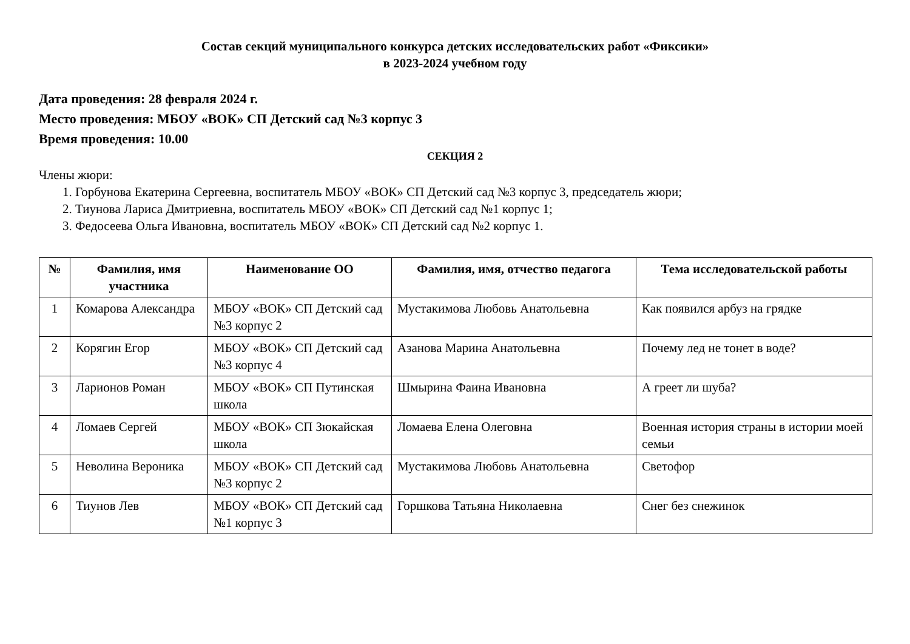Состав секций муниципального конкурса детских исследовательских работ «Фиксики»
в 2023-2024 учебном году
Дата проведения: 28 февраля 2024 г.
Место проведения: МБОУ «ВОК» СП Детский сад №3 корпус 3
Время проведения: 10.00
СЕКЦИЯ 2
Члены жюри:
1. Горбунова Екатерина Сергеевна, воспитатель МБОУ «ВОК» СП Детский сад №3 корпус 3, председатель жюри;
2. Тиунова Лариса Дмитриевна, воспитатель МБОУ «ВОК» СП Детский сад №1 корпус 1;
3. Федосеева Ольга Ивановна, воспитатель МБОУ «ВОК» СП Детский сад №2 корпус 1.
| № | Фамилия, имя участника | Наименование ОО | Фамилия, имя, отчество педагога | Тема исследовательской работы |
| --- | --- | --- | --- | --- |
| 1 | Комарова Александра | МБОУ «ВОК» СП Детский сад №3 корпус 2 | Мустакимова Любовь Анатольевна | Как появился арбуз на грядке |
| 2 | Корягин Егор | МБОУ «ВОК» СП Детский сад №3 корпус 4 | Азанова Марина Анатольевна | Почему лед не тонет в воде? |
| 3 | Ларионов Роман | МБОУ «ВОК» СП Путинская школа | Шмырина Фаина Ивановна | А греет ли шуба? |
| 4 | Ломаев Сергей | МБОУ «ВОК» СП Зюкайская школа | Ломаева Елена Олеговна | Военная история страны в истории моей семьи |
| 5 | Неволина Вероника | МБОУ «ВОК» СП Детский сад №3 корпус 2 | Мустакимова Любовь Анатольевна | Светофор |
| 6 | Тиунов Лев | МБОУ «ВОК» СП Детский сад №1 корпус 3 | Горшкова Татьяна Николаевна | Снег без снежинок |